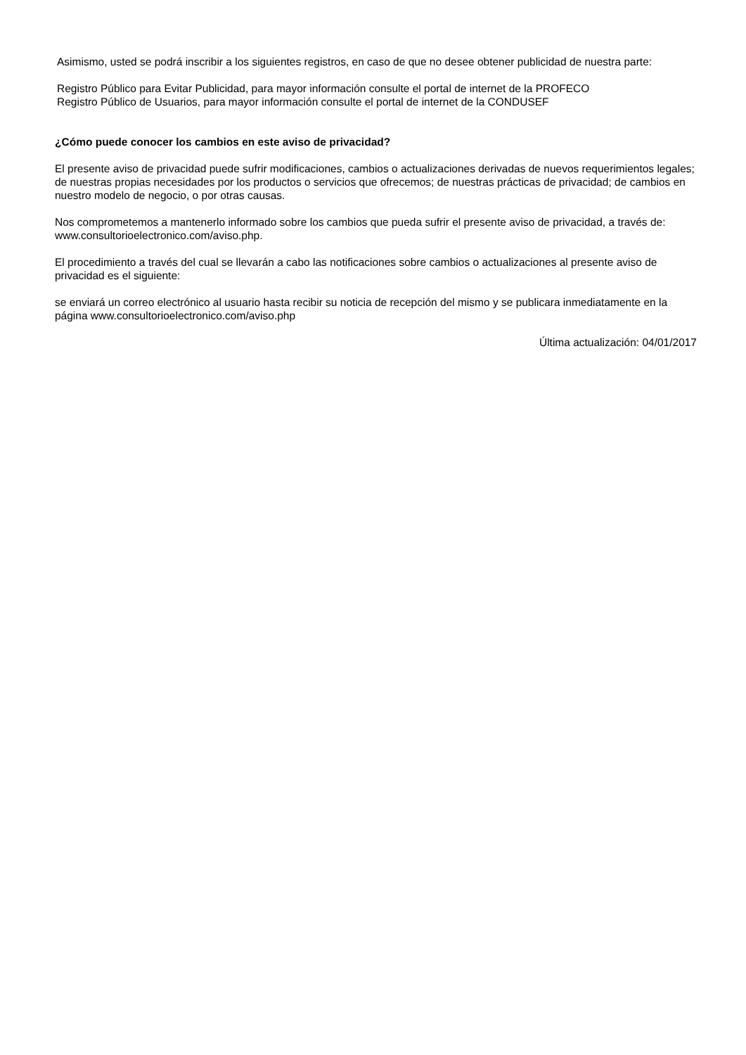Asimismo, usted se podrá inscribir a los siguientes registros, en caso de que no desee obtener publicidad de nuestra parte:
Registro Público para Evitar Publicidad, para mayor información consulte el portal de internet de la PROFECO
Registro Público de Usuarios, para mayor información consulte el portal de internet de la CONDUSEF
¿Cómo puede conocer los cambios en este aviso de privacidad?
El presente aviso de privacidad puede sufrir modificaciones, cambios o actualizaciones derivadas de nuevos requerimientos legales; de nuestras propias necesidades por los productos o servicios que ofrecemos; de nuestras prácticas de privacidad; de cambios en nuestro modelo de negocio, o por otras causas.
Nos comprometemos a mantenerlo informado sobre los cambios que pueda sufrir el presente aviso de privacidad, a través de: www.consultorioelectronico.com/aviso.php.
El procedimiento a través del cual se llevarán a cabo las notificaciones sobre cambios o actualizaciones al presente aviso de privacidad es el siguiente:
se enviará un correo electrónico al usuario hasta recibir su noticia de recepción del mismo y se publicara inmediatamente en la página www.consultorioelectronico.com/aviso.php
Última actualización: 04/01/2017